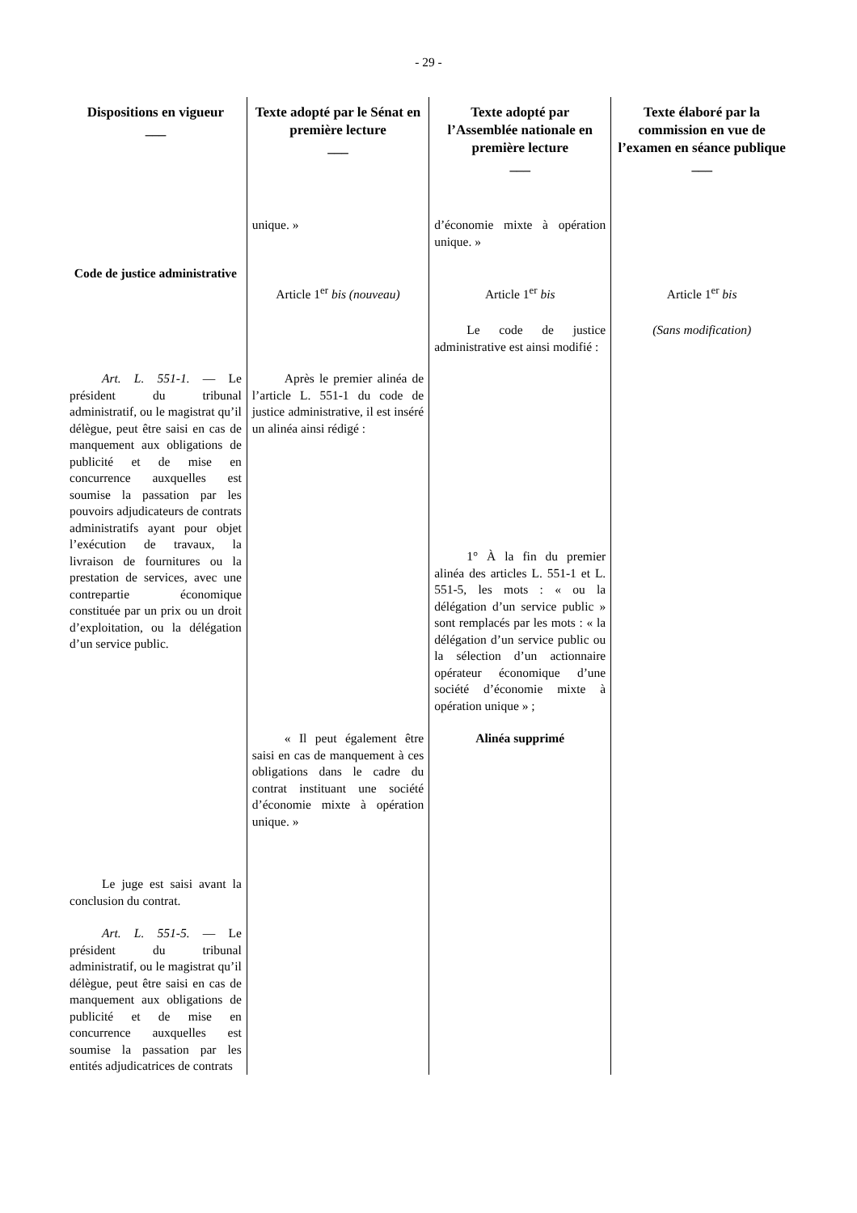- 29 -
| Dispositions en vigueur ___ | Texte adopté par le Sénat en première lecture ___ | Texte adopté par l’Assemblée nationale en première lecture ___ | Texte élaboré par la commission en vue de l’examen en séance publique ___ |
| --- | --- | --- | --- |
| | unique. » | d’économie mixte à opération unique. » | |
| Code de justice administrative | Article 1<sup>er</sup> bis (nouveau) | Article 1<sup>er</sup> bis | Article 1<sup>er</sup> bis |
| | | Le code de justice administrative est ainsi modifié : | (Sans modification) |
| Art. L. 551-1. — Le président du tribunal administratif, ou le magistrat qu’il délègue, peut être saisi en cas de manquement aux obligations de publicité et de mise en concurrence auxquelles est soumise la passation par les pouvoirs adjudicateurs de contrats administratifs ayant pour objet l’exécution de travaux, la livraison de fournitures ou la prestation de services, avec une contrepartie économique constituée par un prix ou un droit d’exploitation, ou la délégation d’un service public. | Après le premier alinéa de l’article L. 551-1 du code de justice administrative, il est inséré un alinéa ainsi rédigé : | 1° À la fin du premier alinéa des articles L. 551-1 et L. 551-5, les mots : « ou la délégation d’un service public » sont remplacés par les mots : « la délégation d’un service public ou la sélection d’un actionnaire opérateur économique d’une société d’économie mixte à opération unique » ; | |
| | « Il peut également être saisi en cas de manquement à ces obligations dans le cadre du contrat instituant une société d’économie mixte à opération unique. » | Alinéa supprimé | |
| Le juge est saisi avant la conclusion du contrat. Art. L. 551-5. — Le président du tribunal administratif, ou le magistrat qu’il délègue, peut être saisi en cas de manquement aux obligations de publicité et de mise en concurrence auxquelles est soumise la passation par les entités adjudicatrices de contrats | | | |